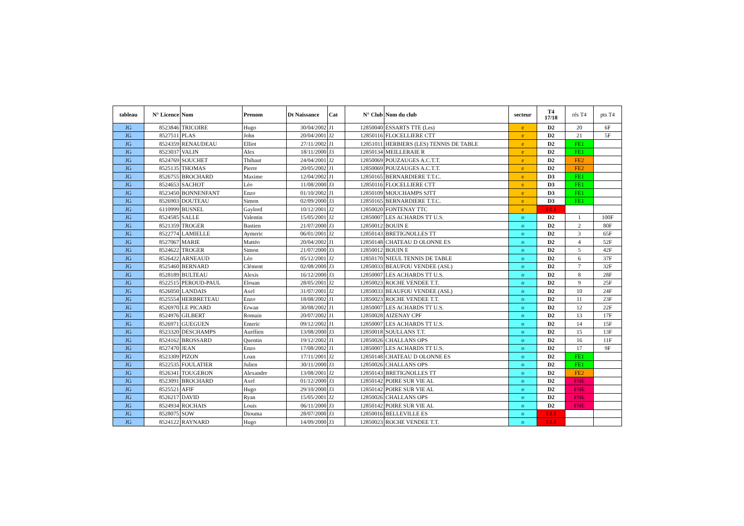| tableau | N° Licence | Nom | Prenom | Dt Naissance | Cat | N° Club | Nom du club | secteur | T4 17/18 | rés T4 | pts T4 |
| --- | --- | --- | --- | --- | --- | --- | --- | --- | --- | --- | --- |
| JG | 8523846 | TRICOIRE | Hugo | 30/04/2002 | J1 | 12850040 | ESSARTS TTE (Les) | e | D2 | 20 | 6F |
| JG | 8527511 | PLAS | John | 20/04/2001 | J2 | 12850116 | FLOCELLIERE CTT | e | D2 | 21 | 5F |
| JG | 8524359 | RENAUDEAU | Elliot | 27/11/2002 | J1 | 12851011 | HERBIERS (LES) TENNIS DE TABLE | e | D2 | FE1 | |
| JG | 8523037 | VALIN | Alex | 18/11/2000 | J3 | 12850134 | MEILLERAIE R | e | D2 | FE1 | |
| JG | 8524769 | SOUCHET | Thibaut | 24/04/2001 | J2 | 12850069 | POUZAUGES A.C.T.T. | e | D2 | FE2 | |
| JG | 8525135 | THOMAS | Pierre | 20/05/2002 | J1 | 12850069 | POUZAUGES A.C.T.T. | e | D2 | FE2 | |
| JG | 8526755 | BROCHARD | Maxime | 12/04/2002 | J1 | 12850165 | BERNARDIERE T.T.C. | e | D3 | FE1 | |
| JG | 8524653 | SACHOT | Léo | 11/08/2000 | J3 | 12850116 | FLOCELLIERE CTT | e | D3 | FE1 | |
| JG | 8523450 | BONNENFANT | Enzo | 01/10/2002 | J1 | 12850109 | MOUCHAMPS SJTT | e | D3 | FE1 | |
| JG | 8526903 | DOUTEAU | Simon | 02/09/2000 | J3 | 12850165 | BERNARDIERE T.T.C. | e | D3 | FE1 | |
| JG | 6110999 | BUSNEL | Gaylord | 10/12/2001 | J2 | 12850020 | FONTENAY TTC | e | ELI | | |
| JG | 8524585 | SALLE | Valentin | 15/05/2001 | J2 | 12850007 | LES ACHARDS TT U.S. | o | D2 | 1 | 100F |
| JG | 8521359 | TROGER | Bastien | 21/07/2000 | J3 | 12850012 | BOUIN E | o | D2 | 2 | 80F |
| JG | 8522774 | LAMIELLE | Aymeric | 06/01/2001 | J2 | 12850143 | BRETIGNOLLES TT | o | D2 | 3 | 65F |
| JG | 8527067 | MARIE | Mattéo | 20/04/2002 | J1 | 12850148 | CHATEAU D OLONNE ES | o | D2 | 4 | 52F |
| JG | 8524622 | TROGER | Simon | 21/07/2000 | J3 | 12850012 | BOUIN E | o | D2 | 5 | 42F |
| JG | 8526422 | ARNEAUD | Léo | 05/12/2001 | J2 | 12850170 | NIEUL TENNIS DE TABLE | o | D2 | 6 | 37F |
| JG | 8525460 | BERNARD | Clément | 02/08/2000 | J3 | 12850033 | BEAUFOU VENDEE (ASL) | o | D2 | 7 | 32F |
| JG | 8528189 | BULTEAU | Alexis | 16/12/2000 | J3 | 12850007 | LES ACHARDS TT U.S. | o | D2 | 8 | 28F |
| JG | 8522515 | PEROUD-PAUL | Elouan | 28/05/2001 | J2 | 12850023 | ROCHE VENDEE T.T. | o | D2 | 9 | 25F |
| JG | 8526050 | LANDAIS | Axel | 31/07/2001 | J2 | 12850033 | BEAUFOU VENDEE (ASL) | o | D2 | 10 | 24F |
| JG | 8525554 | HERBRETEAU | Enzo | 18/08/2002 | J1 | 12850023 | ROCHE VENDEE T.T. | o | D2 | 11 | 23F |
| JG | 8526970 | LE PICARD | Erwan | 30/08/2002 | J1 | 12850007 | LES ACHARDS TT U.S. | o | D2 | 12 | 22F |
| JG | 8524976 | GILBERT | Romain | 20/07/2002 | J1 | 12850028 | AIZENAY CPF | o | D2 | 13 | 17F |
| JG | 8526971 | GUEGUEN | Emeric | 09/12/2002 | J1 | 12850007 | LES ACHARDS TT U.S. | o | D2 | 14 | 15F |
| JG | 8523320 | DESCHAMPS | Aurélien | 13/08/2000 | J3 | 12850018 | SOULLANS T.T. | o | D2 | 15 | 13F |
| JG | 8524162 | BROSSARD | Quentin | 19/12/2002 | J1 | 12850026 | CHALLANS OPS | o | D2 | 16 | 11F |
| JG | 8527470 | JEAN | Enzo | 17/08/2002 | J1 | 12850007 | LES ACHARDS TT U.S. | o | D2 | 17 | 9F |
| JG | 8523309 | PIZON | Loan | 17/11/2001 | J2 | 12850148 | CHATEAU D OLONNE ES | o | D2 | FE1 | |
| JG | 8522535 | FOULATIER | Julien | 30/11/2000 | J3 | 12850026 | CHALLANS OPS | o | D2 | FE1 | |
| JG | 8526341 | TOUGERON | Alexandre | 13/08/2001 | J2 | 12850143 | BRETIGNOLLES TT | o | D2 | FE2 | |
| JG | 8523091 | BROCHARD | Axel | 01/12/2000 | J3 | 12850142 | POIRE SUR VIE AL | o | D2 | FNE | |
| JG | 8525521 | AFIF | Hugo | 29/10/2000 | J3 | 12850142 | POIRE SUR VIE AL | o | D2 | FNE | |
| JG | 8526217 | DAVID | Ryan | 15/05/2001 | J2 | 12850026 | CHALLANS OPS | o | D2 | FNE | |
| JG | 8524934 | ROCHAIS | Louis | 06/11/2000 | J3 | 12850142 | POIRE SUR VIE AL | o | D2 | FNE | |
| JG | 8528075 | SOW | Diouma | 28/07/2000 | J3 | 12850016 | BELLEVILLE ES | o | ELI | | |
| JG | 8524122 | RAYNARD | Hugo | 14/09/2000 | J3 | 12850023 | ROCHE VENDEE T.T. | o | ELI | | |